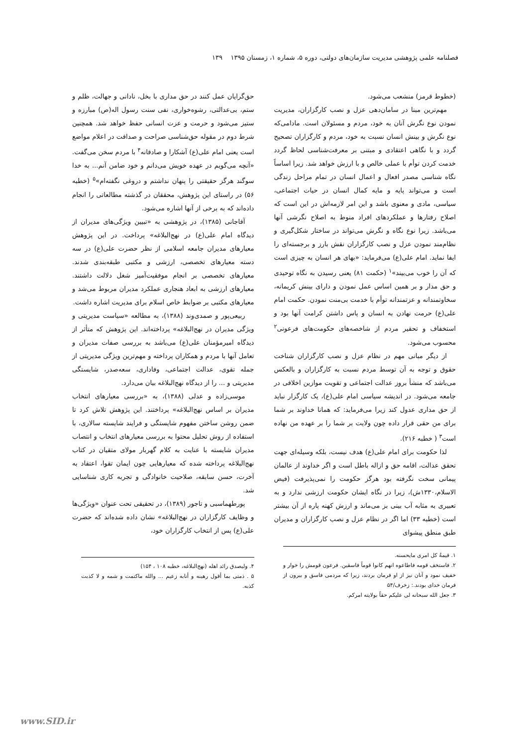فصلنامه علمی پژوهشی مدیریت سازمان‌های دولتی، دوره ۵، شماره ۱، زمستان ۱۳۹۵ ۱۳۹
(خطوط قرمز) منشعب می‌شود.
مهم‌ترین مبنا در سامان‌دهی عزل و نصب کارگزاران، مدیریت نمودن نوع نگرش آنان به خود، مردم و مسئولان است. مادامی‌که نوع نگرش و بینش انسان نسبت به خود، مردم و کارگزاران تصحیح گردد و با نگاهی اعتقادی و مبتنی بر معرفت‌شناسی لحاظ گردد خدمت کردن توأم با عملی خالص و با ارزش خواهد شد. زیرا اساساً نگاه شناسی مصدر افعال و اعمال انسان در تمام مراحل زندگی است و می‌تواند پایه و مایه کمال انسان در حیات اجتماعی، سیاسی، مادی و معنوی باشد و این امر لازمه‌اش در این است که اصلاح رفتارها و عملکردهای افراد منوط به اصلاح نگرشی آنها می‌باشد. زیرا نوع نگاه و نگرش می‌تواند در ساختار شکل‌گیری و نظام‌مند نمودن عزل و نصب کارگزاران نقش بارز و برجسته‌ای را ایفا نماید. امام علی(ع) می‌فرماید: «بهای هر انسان به چیزی است که آن را خوب می‌بیند»<sup>۱</sup> (حکمت ۸۱) یعنی رسیدن به نگاه توحیدی و حق مدار و بر همین اساس عمل نمودن و دارای بینش کریمانه، سخاوتمندانه و عزتمندانه توأم با خدمت بی‌منت نمودن. حکمت امام علی(ع) حرمت نهادن به انسان و پاس داشتن کرامت آنها بود و استخفاف و تحقیر مردم از شاخصه‌های حکومت‌های فرعونی<sup>۲</sup> محسوب می‌شود.
از دیگر مبانی مهم در نظام عزل و نصب کارگزاران شناخت حقوق و توجه به آن توسط مردم نسبت به کارگزاران و بالعکس می‌باشد که منشأ بروز عدالت اجتماعی و تقویت موازین اخلاقی در جامعه می‌شود. در اندیشه سیاسی امام علی(ع)، یک کارگزار نباید از حق مداری عدول کند زیرا می‌فرماید: که همانا خداوند بر شما برای من حقی قرار داده چون ولایت بر شما را بر عهده من نهاده است<sup>۳</sup> ( خطبه ۲۱۶).
لذا حکومت برای امام علی(ع) هدف نیست، بلکه وسیله‌ای جهت تحقق عدالت، اقامه حق و ازاله باطل است و اگر خداوند از عالمان پیمانی سخت نگرفته بود هرگز حکومت را نمی‌پذیرفت (فیض الاسلام،۱۳۳۰ش)، زیرا در نگاه ایشان حکومت ارزشی ندارد و به تعبیری به مثابه آب بینی بز می‌ماند و ارزش کهنه پاره از آن بیشتر است (خطبه ۳۳) اما اگر در نظام عزل و نصب کارگزاران و مدیران طبق منطق پیشوای
۱. قیمةُ کل امری مایحسنه.
۲. فاستخف قومه فاطاعوه انهم کانوا قوماً فاسقین. فرعون قومش را خوار و خفیف نمود و آنان نیز از او فرمان بردند، زیرا که مردمی فاسق و بیرون از فرمان خدای بودند.: زخرف/۵۴
۳. جعل الله سبحانه لی علیکم حقاً بولایته امرکم.
حق‌گرایان عمل کنند در حق مداری با بخل، نادانی و جهالت، ظلم و ستم، بی‌عدالتی، رشوه‌خواری، نفی سنت رسول اله(ص) مبارزه و ستیز می‌شود و حرمت و عزت انسانی حفظ خواهد شد. همچنین شرط دوم در مقوله حق‌شناسی صراحت و صداقت در اعلام مواضع است یعنی امام علی(ع) آشکارا و صادقانه<sup>۴</sup> با مردم سخن می‌گفت. «آنچه می‌گویم در عهده خویش می‌دانم و خود ضامن آنم... به خدا سوگند هرگز حقیقتی را پنهان نداشتم و دروغی نگفته‌ام»<sup>۵</sup> (خطبه ۵۶) در راستای این پژوهش، محققان در گذشته مطالعاتی را انجام داده‌اند که به برخی از آنها اشاره می‌شود.
آقاجانی (۱۳۸۵)، در پژوهشی به «تبیین ویژگی‌های مدیران از دیدگاه امام علی(ع) در نهج‌البلاغه» پرداخت. در این پژوهش معیارهای مدیران جامعه اسلامی از نظر حضرت علی(ع) در سه دسته معیارهای تخصصی، ارزشی و مکتبی طبقه‌بندی شدند. معیارهای تخصصی بر انجام موفقیت‌آمیز شغل دلالت داشتند. معیارهای ارزشی به ابعاد هنجاری عملکرد مدیران مربوط می‌شد و معیارهای مکتبی بر ضوابط خاص اسلام برای مدیریت اشاره داشت.
ربیعی‌پور و صمدی‌وند (۱۳۸۸)، به مطالعه «سیاست مدیریتی و ویژگی مدیران در نهج‌البلاغه» پرداخته‌اند. این پژوهش که متأثر از دیدگاه امیرمؤمنان علی(ع) می‌باشد به بررسی صفات مدیران و تعامل آنها با مردم و همکاران پرداخته و مهم‌ترین ویژگی مدیریتی از جمله تقوی، عدالت اجتماعی، وفاداری، سعه‌صدر، شایستگی مدیریتی و ... را از دیدگاه نهج‌البلاغه بیان می‌دارد.
موسی‌زاده و عدلی (۱۳۸۸)، به «بررسی معیارهای انتخاب مدیران بر اساس نهج‌البلاغه» پرداختند. این پژوهش تلاش کرد تا ضمن روشن ساختن مفهوم شایستگی و فرایند شایسته سالاری، با استفاده از روش تحلیل محتوا به بررسی معیارهای انتخاب و انتصاب مدیران شایسته با عنایت به کلام گهربار مولای متقیان در کتاب نهج‌البلاغه پرداخته شده که معیارهایی چون ایمان تقوا، اعتقاد به آخرت، حسن سابقه، صلاحیت خانوادگی و تجربه کاری شناسایی شد.
پورطهماسبی و تاجور (۱۳۸۹)، در تحقیقی تحت عنوان «ویژگی‌ها و وظایف کارگزاران در نهج‌البلاغه» نشان داده شده‌اند که حضرت علی(ع) پس از انتخاب کارگزاران خود،
۴. ولیصدق رائد اهله (نهج‌البلاغه، خطبه ۱۰۸ ، ۱۵۴)
۵ . ذمتی بما أقول رهینه و أنابه زعیم ... والله ماکتمت و شمه و لا کذبت کذبه.
www.SID.ir